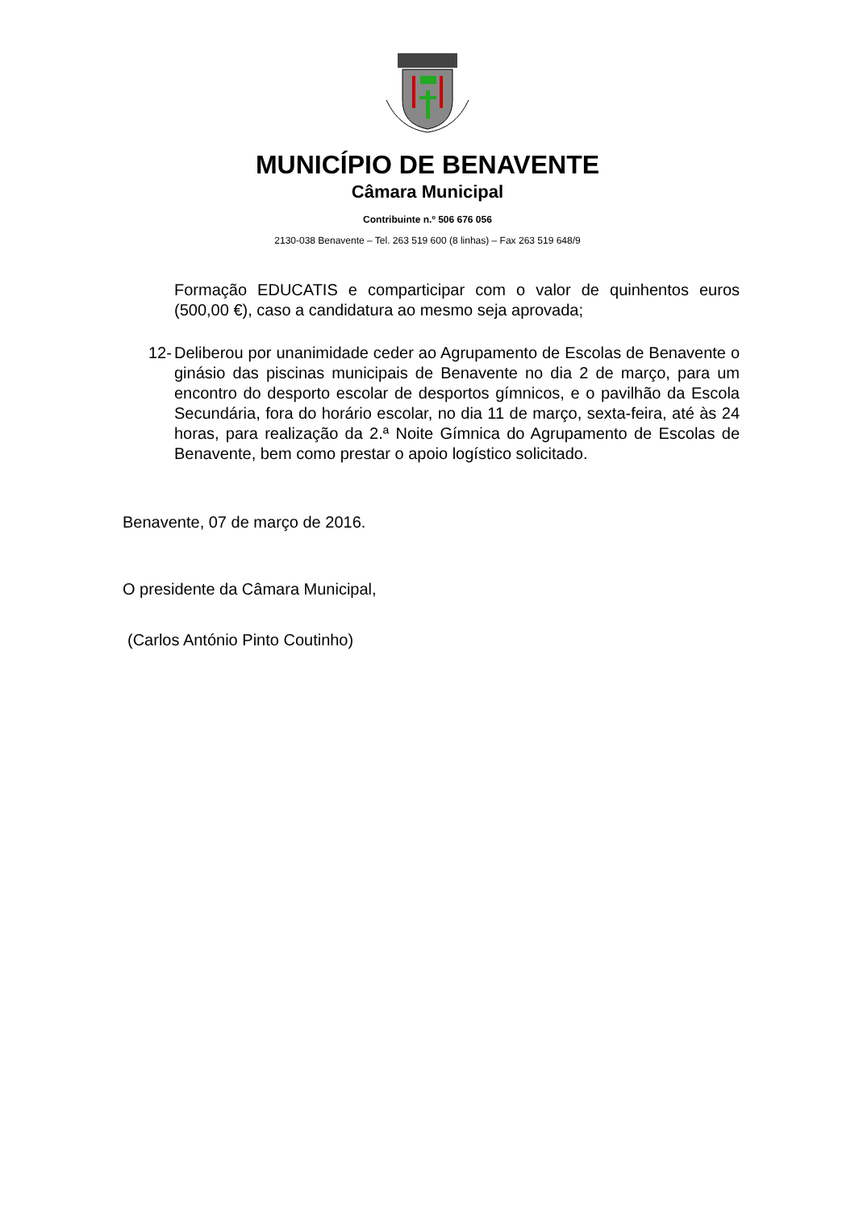MUNICÍPIO DE BENAVENTE
Câmara Municipal
Contribuinte n.º 506 676 056
2130-038 Benavente – Tel. 263 519 600 (8 linhas) – Fax 263 519 648/9
Formação EDUCATIS e comparticipar com o valor de quinhentos euros (500,00 €), caso a candidatura ao mesmo seja aprovada;
12- Deliberou por unanimidade ceder ao Agrupamento de Escolas de Benavente o ginásio das piscinas municipais de Benavente no dia 2 de março, para um encontro do desporto escolar de desportos gímnicos, e o pavilhão da Escola Secundária, fora do horário escolar, no dia 11 de março, sexta-feira, até às 24 horas, para realização da 2.ª Noite Gímnica do Agrupamento de Escolas de Benavente, bem como prestar o apoio logístico solicitado.
Benavente, 07 de março de 2016.
O presidente da Câmara Municipal,
(Carlos António Pinto Coutinho)